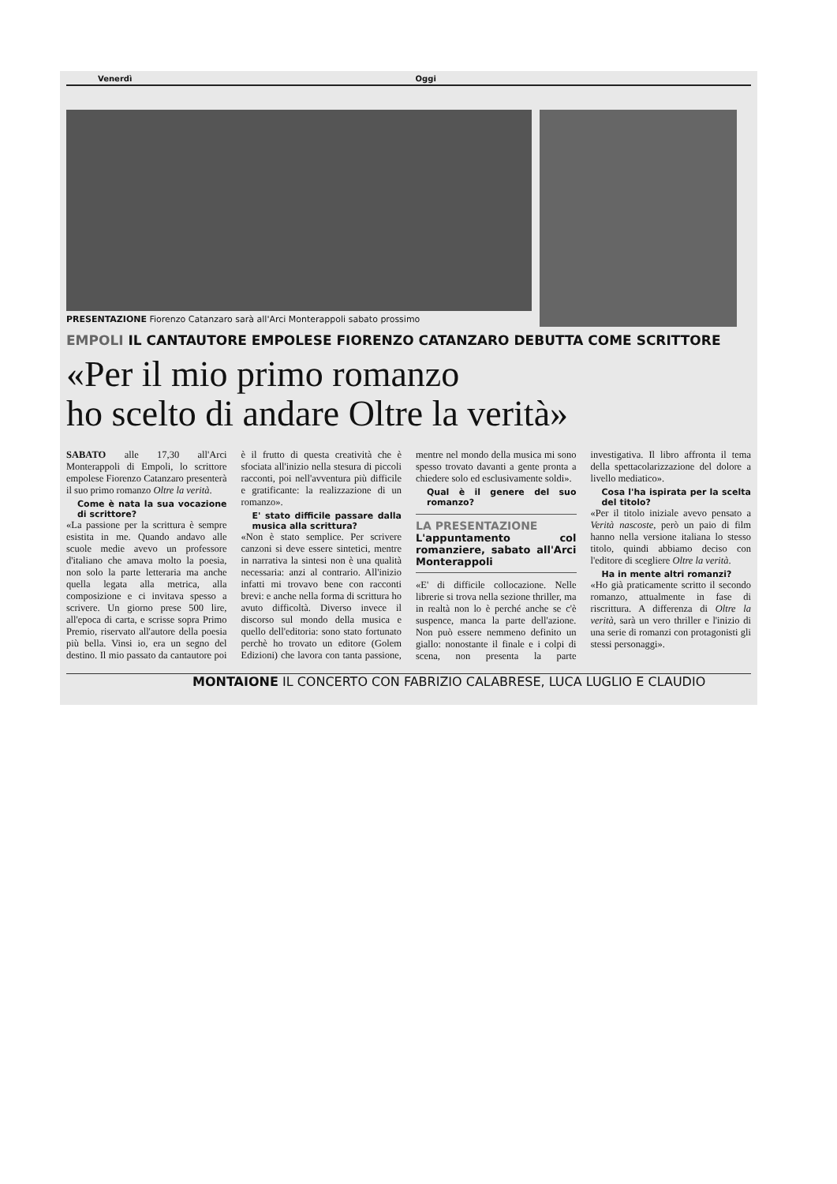Venerdì Oggi
PRESENTAZIONE Fiorenzo Catanzaro sarà all'Arci Monterappoli sabato prossimo
EMPOLI IL CANTAUTORE EMPOLESE FIORENZO CATANZARO DEBUTTA COME SCRITTORE
«Per il mio primo romanzo
ho scelto di andare Oltre la verità»
SABATO alle 17,30 all'Arci Monterappoli di Empoli, lo scrittore empolese Fiorenzo Catanzaro presenterà il suo primo romanzo Oltre la verità.
Come è nata la sua vocazione di scrittore?
«La passione per la scrittura è sempre esistita in me. Quando andavo alle scuole medie avevo un professore d'italiano che amava molto la poesia, non solo la parte letteraria ma anche quella legata alla metrica, alla composizione e ci invitava spesso a scrivere. Un giorno prese 500 lire, all'epoca di carta, e scrisse sopra Primo Premio, riservato all'autore della poesia più bella. Vinsi io, era un segno del destino. Il mio passato da cantautore poi è il frutto di questa creatività che è sfociata all'inizio nella stesura di piccoli racconti, poi nell'avventura più difficile e gratificante: la realizzazione di un romanzo».
E' stato difficile passare dalla musica alla scrittura?
«Non è stato semplice. Per scrivere canzoni si deve essere sintetici, mentre in narrativa la sintesi non è una qualità necessaria: anzi al contrario. All'inizio infatti mi trovavo bene con racconti brevi: e anche nella forma di scrittura ho avuto difficoltà. Diverso invece il discorso sul mondo della musica e quello dell'editoria: sono stato fortunato perchè ho trovato un editore (Golem Edizioni) che lavora con tanta passione, mentre nel mondo della musica mi sono spesso trovato davanti a gente pronta a chiedere solo ed esclusivamente soldi».
Qual è il genere del suo romanzo?
LA PRESENTAZIONE
L'appuntamento col romanziere, sabato all'Arci Monterappoli
«E' di difficile collocazione. Nelle librerie si trova nella sezione thriller, ma in realtà non lo è perché anche se c'è suspence, manca la parte dell'azione. Non può essere nemmeno definito un giallo: nonostante il finale e i colpi di scena, non presenta la parte investigativa. Il libro affronta il tema della spettacolarizzazione del dolore a livello mediatico».
Cosa l'ha ispirata per la scelta del titolo?
«Per il titolo iniziale avevo pensato a Verità nascoste, però un paio di film hanno nella versione italiana lo stesso titolo, quindi abbiamo deciso con l'editore di scegliere Oltre la verità.
Ha in mente altri romanzi?
«Ho già praticamente scritto il secondo romanzo, attualmente in fase di riscrittura. A differenza di Oltre la verità, sarà un vero thriller e l'inizio di una serie di romanzi con protagonisti gli stessi personaggi».
MONTAIONE IL CONCERTO CON FABRIZIO CALABRESE, LUCA LUGLIO E CLAUDIO